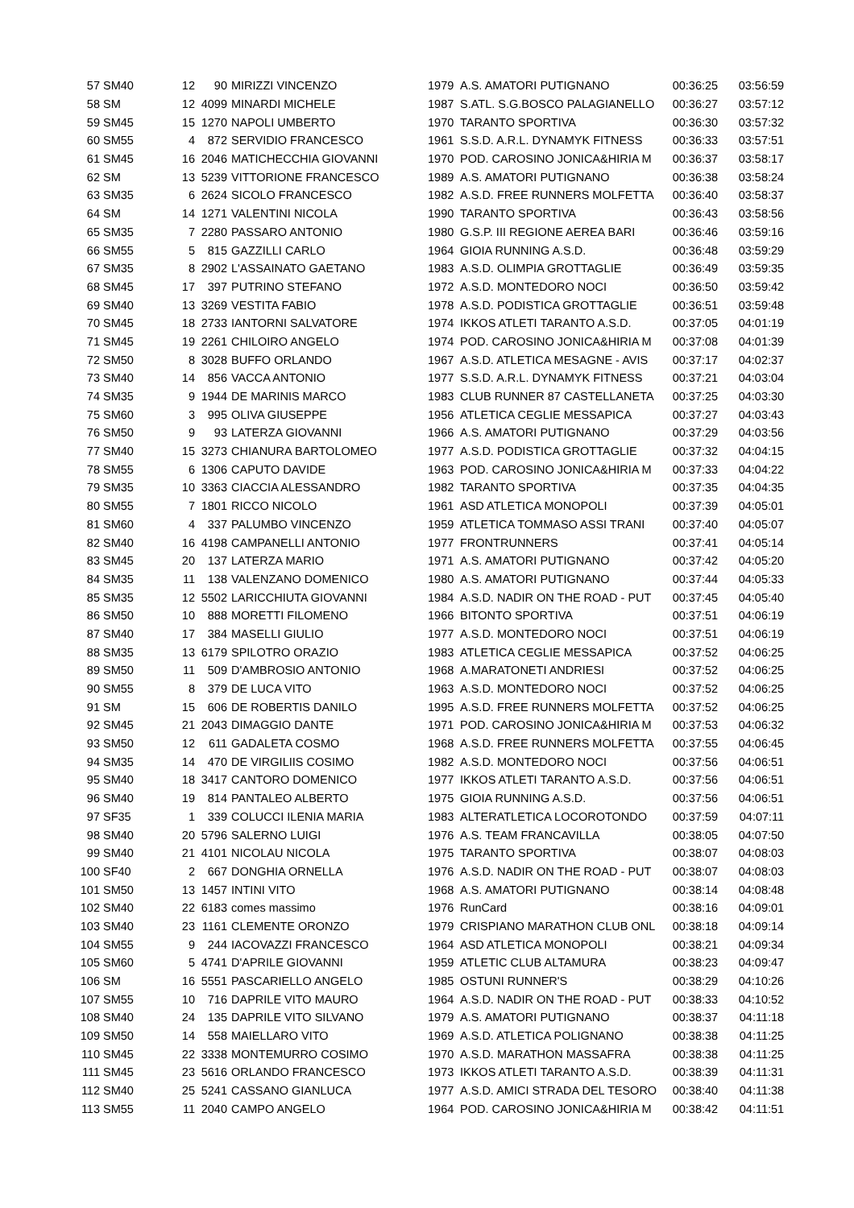| 57 | SM40 | 12 | 90 | MIRIZZI VINCENZO | 1979 | A.S. AMATORI PUTIGNANO | 00:36:25 | 03:56:59 |
| 58 | SM | 12 | 4099 | MINARDI MICHELE | 1987 | S.ATL. S.G.BOSCO PALAGIANELLO | 00:36:27 | 03:57:12 |
| 59 | SM45 | 15 | 1270 | NAPOLI UMBERTO | 1970 | TARANTO SPORTIVA | 00:36:30 | 03:57:32 |
| 60 | SM55 | 4 | 872 | SERVIDIO FRANCESCO | 1961 | S.S.D. A.R.L. DYNAMYK FITNESS | 00:36:33 | 03:57:51 |
| 61 | SM45 | 16 | 2046 | MATICHECCHIA GIOVANNI | 1970 | POD. CAROSINO JONICA&HIRIA M | 00:36:37 | 03:58:17 |
| 62 | SM | 13 | 5239 | VITTORIONE FRANCESCO | 1989 | A.S. AMATORI PUTIGNANO | 00:36:38 | 03:58:24 |
| 63 | SM35 | 6 | 2624 | SICOLO FRANCESCO | 1982 | A.S.D. FREE RUNNERS MOLFETTA | 00:36:40 | 03:58:37 |
| 64 | SM | 14 | 1271 | VALENTINI NICOLA | 1990 | TARANTO SPORTIVA | 00:36:43 | 03:58:56 |
| 65 | SM35 | 7 | 2280 | PASSARO ANTONIO | 1980 | G.S.P. III REGIONE AEREA BARI | 00:36:46 | 03:59:16 |
| 66 | SM55 | 5 | 815 | GAZZILLI CARLO | 1964 | GIOIA RUNNING A.S.D. | 00:36:48 | 03:59:29 |
| 67 | SM35 | 8 | 2902 | L'ASSAINATO GAETANO | 1983 | A.S.D. OLIMPIA GROTTAGLIE | 00:36:49 | 03:59:35 |
| 68 | SM45 | 17 | 397 | PUTRINO STEFANO | 1972 | A.S.D. MONTEDORO NOCI | 00:36:50 | 03:59:42 |
| 69 | SM40 | 13 | 3269 | VESTITA FABIO | 1978 | A.S.D. PODISTICA GROTTAGLIE | 00:36:51 | 03:59:48 |
| 70 | SM45 | 18 | 2733 | IANTORNI SALVATORE | 1974 | IKKOS ATLETI TARANTO A.S.D. | 00:37:05 | 04:01:19 |
| 71 | SM45 | 19 | 2261 | CHILOIRO ANGELO | 1974 | POD. CAROSINO JONICA&HIRIA M | 00:37:08 | 04:01:39 |
| 72 | SM50 | 8 | 3028 | BUFFO ORLANDO | 1967 | A.S.D. ATLETICA MESAGNE - AVIS | 00:37:17 | 04:02:37 |
| 73 | SM40 | 14 | 856 | VACCA ANTONIO | 1977 | S.S.D. A.R.L. DYNAMYK FITNESS | 00:37:21 | 04:03:04 |
| 74 | SM35 | 9 | 1944 | DE MARINIS MARCO | 1983 | CLUB RUNNER 87 CASTELLANETA | 00:37:25 | 04:03:30 |
| 75 | SM60 | 3 | 995 | OLIVA GIUSEPPE | 1956 | ATLETICA CEGLIE MESSAPICA | 00:37:27 | 04:03:43 |
| 76 | SM50 | 9 | 93 | LATERZA GIOVANNI | 1966 | A.S. AMATORI PUTIGNANO | 00:37:29 | 04:03:56 |
| 77 | SM40 | 15 | 3273 | CHIANURA BARTOLOMEO | 1977 | A.S.D. PODISTICA GROTTAGLIE | 00:37:32 | 04:04:15 |
| 78 | SM55 | 6 | 1306 | CAPUTO DAVIDE | 1963 | POD. CAROSINO JONICA&HIRIA M | 00:37:33 | 04:04:22 |
| 79 | SM35 | 10 | 3363 | CIACCIA ALESSANDRO | 1982 | TARANTO SPORTIVA | 00:37:35 | 04:04:35 |
| 80 | SM55 | 7 | 1801 | RICCO NICOLO | 1961 | ASD ATLETICA MONOPOLI | 00:37:39 | 04:05:01 |
| 81 | SM60 | 4 | 337 | PALUMBO VINCENZO | 1959 | ATLETICA TOMMASO ASSI TRANI | 00:37:40 | 04:05:07 |
| 82 | SM40 | 16 | 4198 | CAMPANELLI ANTONIO | 1977 | FRONTRUNNERS | 00:37:41 | 04:05:14 |
| 83 | SM45 | 20 | 137 | LATERZA MARIO | 1971 | A.S. AMATORI PUTIGNANO | 00:37:42 | 04:05:20 |
| 84 | SM35 | 11 | 138 | VALENZANO DOMENICO | 1980 | A.S. AMATORI PUTIGNANO | 00:37:44 | 04:05:33 |
| 85 | SM35 | 12 | 5502 | LARICCHIUTA GIOVANNI | 1984 | A.S.D. NADIR ON THE ROAD - PUT | 00:37:45 | 04:05:40 |
| 86 | SM50 | 10 | 888 | MORETTI FILOMENO | 1966 | BITONTO SPORTIVA | 00:37:51 | 04:06:19 |
| 87 | SM40 | 17 | 384 | MASELLI GIULIO | 1977 | A.S.D. MONTEDORO NOCI | 00:37:51 | 04:06:19 |
| 88 | SM35 | 13 | 6179 | SPILOTRO ORAZIO | 1983 | ATLETICA CEGLIE MESSAPICA | 00:37:52 | 04:06:25 |
| 89 | SM50 | 11 | 509 | D'AMBROSIO ANTONIO | 1968 | A.MARATONETI ANDRIESI | 00:37:52 | 04:06:25 |
| 90 | SM55 | 8 | 379 | DE LUCA VITO | 1963 | A.S.D. MONTEDORO NOCI | 00:37:52 | 04:06:25 |
| 91 | SM | 15 | 606 | DE ROBERTIS DANILO | 1995 | A.S.D. FREE RUNNERS MOLFETTA | 00:37:52 | 04:06:25 |
| 92 | SM45 | 21 | 2043 | DIMAGGIO DANTE | 1971 | POD. CAROSINO JONICA&HIRIA M | 00:37:53 | 04:06:32 |
| 93 | SM50 | 12 | 611 | GADALETA COSMO | 1968 | A.S.D. FREE RUNNERS MOLFETTA | 00:37:55 | 04:06:45 |
| 94 | SM35 | 14 | 470 | DE VIRGILIIS COSIMO | 1982 | A.S.D. MONTEDORO NOCI | 00:37:56 | 04:06:51 |
| 95 | SM40 | 18 | 3417 | CANTORO DOMENICO | 1977 | IKKOS ATLETI TARANTO A.S.D. | 00:37:56 | 04:06:51 |
| 96 | SM40 | 19 | 814 | PANTALEO ALBERTO | 1975 | GIOIA RUNNING A.S.D. | 00:37:56 | 04:06:51 |
| 97 | SF35 | 1 | 339 | COLUCCI ILENIA MARIA | 1983 | ALTERATLETICA LOCOROTONDO | 00:37:59 | 04:07:11 |
| 98 | SM40 | 20 | 5796 | SALERNO LUIGI | 1976 | A.S. TEAM FRANCAVILLA | 00:38:05 | 04:07:50 |
| 99 | SM40 | 21 | 4101 | NICOLAU NICOLA | 1975 | TARANTO SPORTIVA | 00:38:07 | 04:08:03 |
| 100 | SF40 | 2 | 667 | DONGHIA ORNELLA | 1976 | A.S.D. NADIR ON THE ROAD - PUT | 00:38:07 | 04:08:03 |
| 101 | SM50 | 13 | 1457 | INTINI VITO | 1968 | A.S. AMATORI PUTIGNANO | 00:38:14 | 04:08:48 |
| 102 | SM40 | 22 | 6183 | comes massimo | 1976 | RunCard | 00:38:16 | 04:09:01 |
| 103 | SM40 | 23 | 1161 | CLEMENTE ORONZO | 1979 | CRISPIANO MARATHON CLUB ONL | 00:38:18 | 04:09:14 |
| 104 | SM55 | 9 | 244 | IACOVAZZI FRANCESCO | 1964 | ASD ATLETICA MONOPOLI | 00:38:21 | 04:09:34 |
| 105 | SM60 | 5 | 4741 | D'APRILE GIOVANNI | 1959 | ATLETIC CLUB ALTAMURA | 00:38:23 | 04:09:47 |
| 106 | SM | 16 | 5551 | PASCARIELLO ANGELO | 1985 | OSTUNI RUNNER'S | 00:38:29 | 04:10:26 |
| 107 | SM55 | 10 | 716 | DAPRILE VITO MAURO | 1964 | A.S.D. NADIR ON THE ROAD - PUT | 00:38:33 | 04:10:52 |
| 108 | SM40 | 24 | 135 | DAPRILE VITO SILVANO | 1979 | A.S. AMATORI PUTIGNANO | 00:38:37 | 04:11:18 |
| 109 | SM50 | 14 | 558 | MAIELLARO VITO | 1969 | A.S.D. ATLETICA POLIGNANO | 00:38:38 | 04:11:25 |
| 110 | SM45 | 22 | 3338 | MONTEMURRO COSIMO | 1970 | A.S.D. MARATHON MASSAFRA | 00:38:38 | 04:11:25 |
| 111 | SM45 | 23 | 5616 | ORLANDO FRANCESCO | 1973 | IKKOS ATLETI TARANTO A.S.D. | 00:38:39 | 04:11:31 |
| 112 | SM40 | 25 | 5241 | CASSANO GIANLUCA | 1977 | A.S.D. AMICI STRADA DEL TESORO | 00:38:40 | 04:11:38 |
| 113 | SM55 | 11 | 2040 | CAMPO ANGELO | 1964 | POD. CAROSINO JONICA&HIRIA M | 00:38:42 | 04:11:51 |